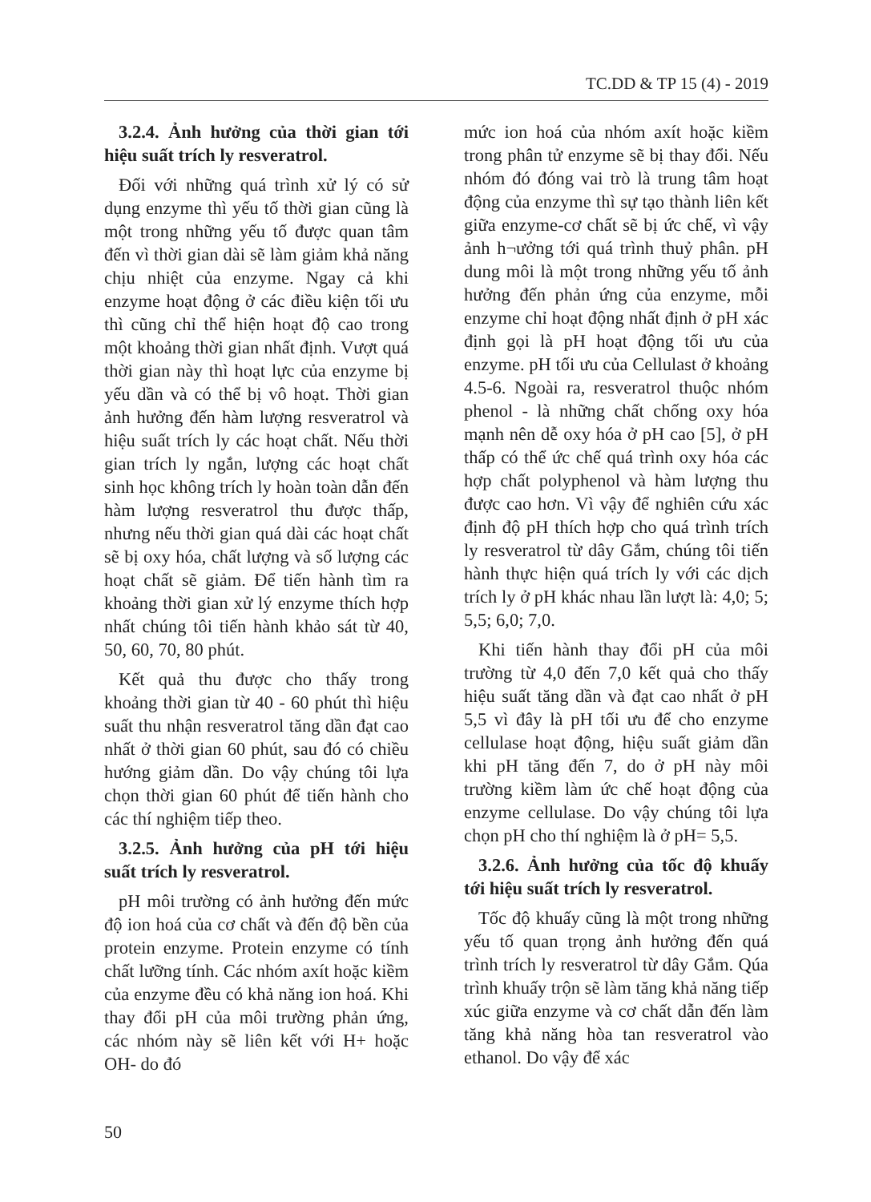TC.DD & TP 15 (4) - 2019
3.2.4. Ảnh hưởng của thời gian tới hiệu suất trích ly resveratrol.
Đối với những quá trình xử lý có sử dụng enzyme thì yếu tố thời gian cũng là một trong những yếu tố được quan tâm đến vì thời gian dài sẽ làm giảm khả năng chịu nhiệt của enzyme. Ngay cả khi enzyme hoạt động ở các điều kiện tối ưu thì cũng chỉ thể hiện hoạt độ cao trong một khoảng thời gian nhất định. Vượt quá thời gian này thì hoạt lực của enzyme bị yếu dần và có thể bị vô hoạt. Thời gian ảnh hưởng đến hàm lượng resveratrol và hiệu suất trích ly các hoạt chất. Nếu thời gian trích ly ngắn, lượng các hoạt chất sinh học không trích ly hoàn toàn dẫn đến hàm lượng resveratrol thu được thấp, nhưng nếu thời gian quá dài các hoạt chất sẽ bị oxy hóa, chất lượng và số lượng các hoạt chất sẽ giảm. Để tiến hành tìm ra khoảng thời gian xử lý enzyme thích hợp nhất chúng tôi tiến hành khảo sát từ 40, 50, 60, 70, 80 phút.
Kết quả thu được cho thấy trong khoảng thời gian từ 40 - 60 phút thì hiệu suất thu nhận resveratrol tăng dần đạt cao nhất ở thời gian 60 phút, sau đó có chiều hướng giảm dần. Do vậy chúng tôi lựa chọn thời gian 60 phút để tiến hành cho các thí nghiệm tiếp theo.
3.2.5. Ảnh hưởng của pH tới hiệu suất trích ly resveratrol.
pH môi trường có ảnh hưởng đến mức độ ion hoá của cơ chất và đến độ bền của protein enzyme. Protein enzyme có tính chất lưỡng tính. Các nhóm axít hoặc kiềm của enzyme đều có khả năng ion hoá. Khi thay đổi pH của môi trường phản ứng, các nhóm này sẽ liên kết với H+ hoặc OH- do đó
mức ion hoá của nhóm axít hoặc kiềm trong phân tử enzyme sẽ bị thay đổi. Nếu nhóm đó đóng vai trò là trung tâm hoạt động của enzyme thì sự tạo thành liên kết giữa enzyme-cơ chất sẽ bị ức chế, vì vậy ảnh h¬ưởng tới quá trình thuỷ phân. pH dung môi là một trong những yếu tố ảnh hưởng đến phản ứng của enzyme, mỗi enzyme chỉ hoạt động nhất định ở pH xác định gọi là pH hoạt động tối ưu của enzyme. pH tối ưu của Cellulast ở khoảng 4.5-6. Ngoài ra, resveratrol thuộc nhóm phenol - là những chất chống oxy hóa mạnh nên dễ oxy hóa ở pH cao [5], ở pH thấp có thể ức chế quá trình oxy hóa các hợp chất polyphenol và hàm lượng thu được cao hơn. Vì vậy để nghiên cứu xác định độ pH thích hợp cho quá trình trích ly resveratrol từ dây Gắm, chúng tôi tiến hành thực hiện quá trích ly với các dịch trích ly ở pH khác nhau lần lượt là: 4,0; 5; 5,5; 6,0; 7,0.
Khi tiến hành thay đổi pH của môi trường từ 4,0 đến 7,0 kết quả cho thấy hiệu suất tăng dần và đạt cao nhất ở pH 5,5 vì đây là pH tối ưu để cho enzyme cellulase hoạt động, hiệu suất giảm dần khi pH tăng đến 7, do ở pH này môi trường kiềm làm ức chế hoạt động của enzyme cellulase. Do vậy chúng tôi lựa chọn pH cho thí nghiệm là ở pH= 5,5.
3.2.6. Ảnh hưởng của tốc độ khuấy tới hiệu suất trích ly resveratrol.
Tốc độ khuấy cũng là một trong những yếu tố quan trọng ảnh hưởng đến quá trình trích ly resveratrol từ dây Gắm. Qúa trình khuấy trộn sẽ làm tăng khả năng tiếp xúc giữa enzyme và cơ chất dẫn đến làm tăng khả năng hòa tan resveratrol vào ethanol. Do vậy để xác
50